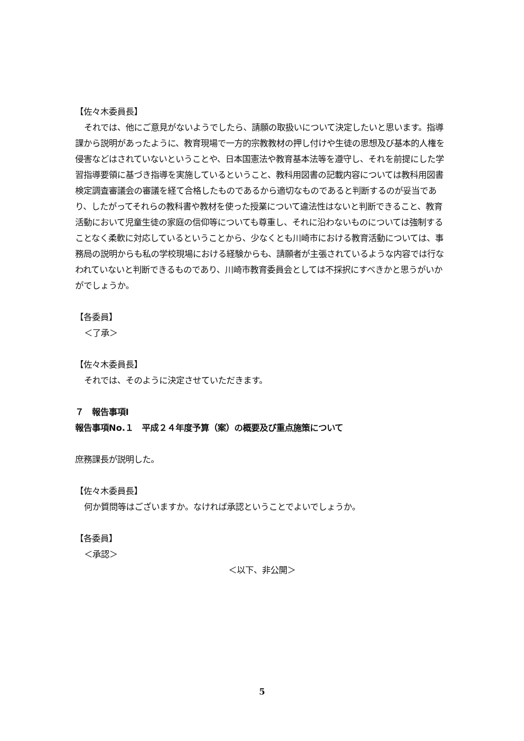【佐々木委員長】
それでは、他にご意見がないようでしたら、請願の取扱いについて決定したいと思います。指導課から説明があったように、教育現場で一方的宗教教材の押し付けや生徒の思想及び基本的人権を侵害などはされていないということや、日本国憲法や教育基本法等を遵守し、それを前提にした学習指導要領に基づき指導を実施しているということ、教科用図書の記載内容については教科用図書検定調査審議会の審議を経て合格したものであるから適切なものであると判断するのが妥当であり、したがってそれらの教科書や教材を使った授業について違法性はないと判断できること、教育活動において児童生徒の家庭の信仰等についても尊重し、それに沿わないものについては強制することなく柔軟に対応しているということから、少なくとも川崎市における教育活動については、事務局の説明からも私の学校現場における経験からも、請願者が主張されているような内容では行なわれていないと判断できるものであり、川崎市教育委員会としては不採択にすべきかと思うがいかがでしょうか。
【各委員】
＜了承＞
【佐々木委員長】
それでは、そのように決定させていただきます。
７　報告事項Ⅰ
報告事項No.１　平成２４年度予算（案）の概要及び重点施策について
庶務課長が説明した。
【佐々木委員長】
何か質問等はございますか。なければ承認ということでよいでしょうか。
【各委員】
＜承認＞
＜以下、非公開＞
5